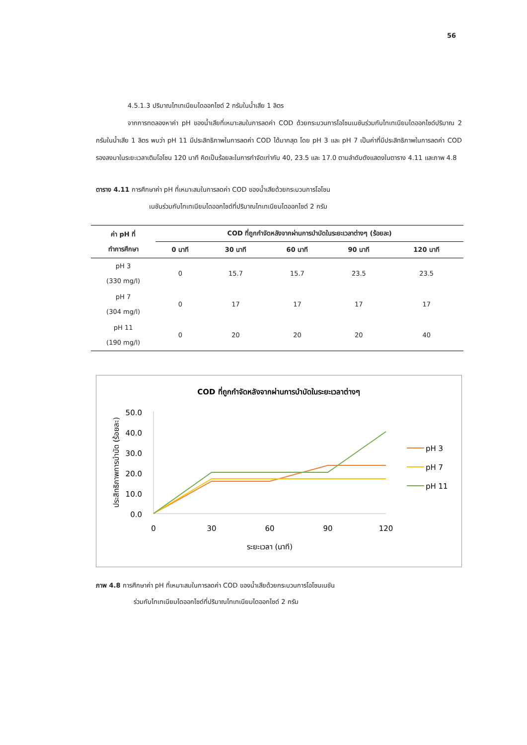56
4.5.1.3 ปริมาณไทเทเนียมไดออกไซด์ 2 กรัมในน้ำเสีย 1 ลิตร
จากการทดลองหาค่า pH ของน้ำเสียที่เหมาะสมในการลดค่า COD ด้วยกระบวนการโอโซนเนชันร่วมกับไทเทเนียมไดออกไซด์ปริมาณ 2 กรัมในน้ำเสีย 1 ลิตร พบว่า pH 11 มีประสิทธิภาพในการลดค่า COD ได้มากสุด โดย pH 3 และ pH 7 เป็นค่าที่มีประสิทธิภาพในการลดค่า COD รองลงมาในระยะเวลาเติมโอโซน 120 นาที คิดเป็นร้อยละในการกำจัดเท่ากับ 40, 23.5 และ 17.0 ตามลำดับดังแสดงในตาราง 4.11 และภาพ 4.8
ตาราง 4.11 การศึกษาค่า pH ที่เหมาะสมในการลดค่า COD ของน้ำเสียด้วยกระบวนการโอโซน
เนชันร่วมกับไทเทเนียมไดออกไซด์ที่ปริมาณไทเทเนียมไดออกไซด์ 2 กรัม
| ค่า pH ที่ ทำการศึกษา | COD ที่ถูกกำจัดหลังจากผ่านการบำบัดในระยะเวลาต่างๆ (ร้อยละ) | | | | |
| --- | --- | --- | --- | --- | --- |
| | 0 นาที | 30 นาที | 60 นาที | 90 นาที | 120 นาที |
| pH 3 (330 mg/l) | 0 | 15.7 | 15.7 | 23.5 | 23.5 |
| pH 7 (304 mg/l) | 0 | 17 | 17 | 17 | 17 |
| pH 11 (190 mg/l) | 0 | 20 | 20 | 20 | 40 |
COD ที่ถูกกำจัดหลังจากผ่านการบำบัดในระยะเวลาต่างๆ
ประสิทธิภาพการบำบัด (ร้อยละ)
50.0
40.0
30.0
20.0
10.0
0.0
0
30
60
90
120
ระยะเวลา (นาที)
pH 3
pH 7
pH 11
ภาพ 4.8 การศึกษาค่า pH ที่เหมาะสมในการลดค่า COD ของน้ำเสียด้วยกระบวนการโอโซนเนชัน
ร่วมกับไทเทเนียมไดออกไซด์ที่ปริมาณไทเทเนียมไดออกไซด์ 2 กรัม